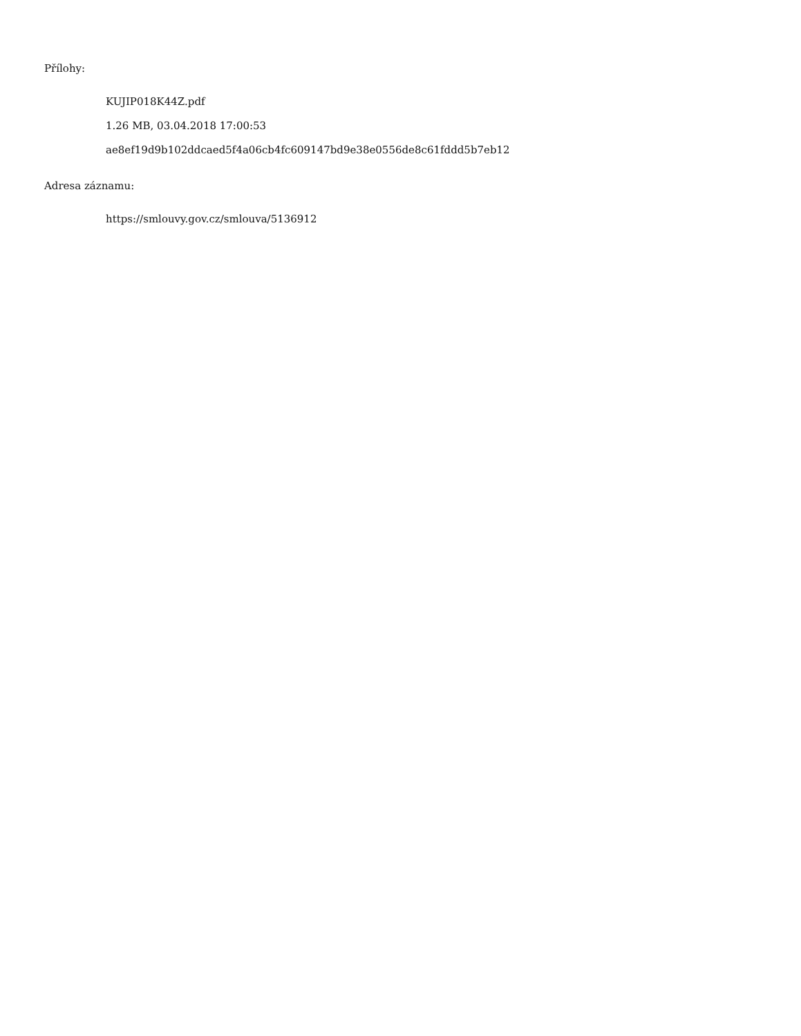Přílohy:
KUJIP018K44Z.pdf
1.26 MB, 03.04.2018 17:00:53
ae8ef19d9b102ddcaed5f4a06cb4fc609147bd9e38e0556de8c61fddd5b7eb12
Adresa záznamu:
https://smlouvy.gov.cz/smlouva/5136912